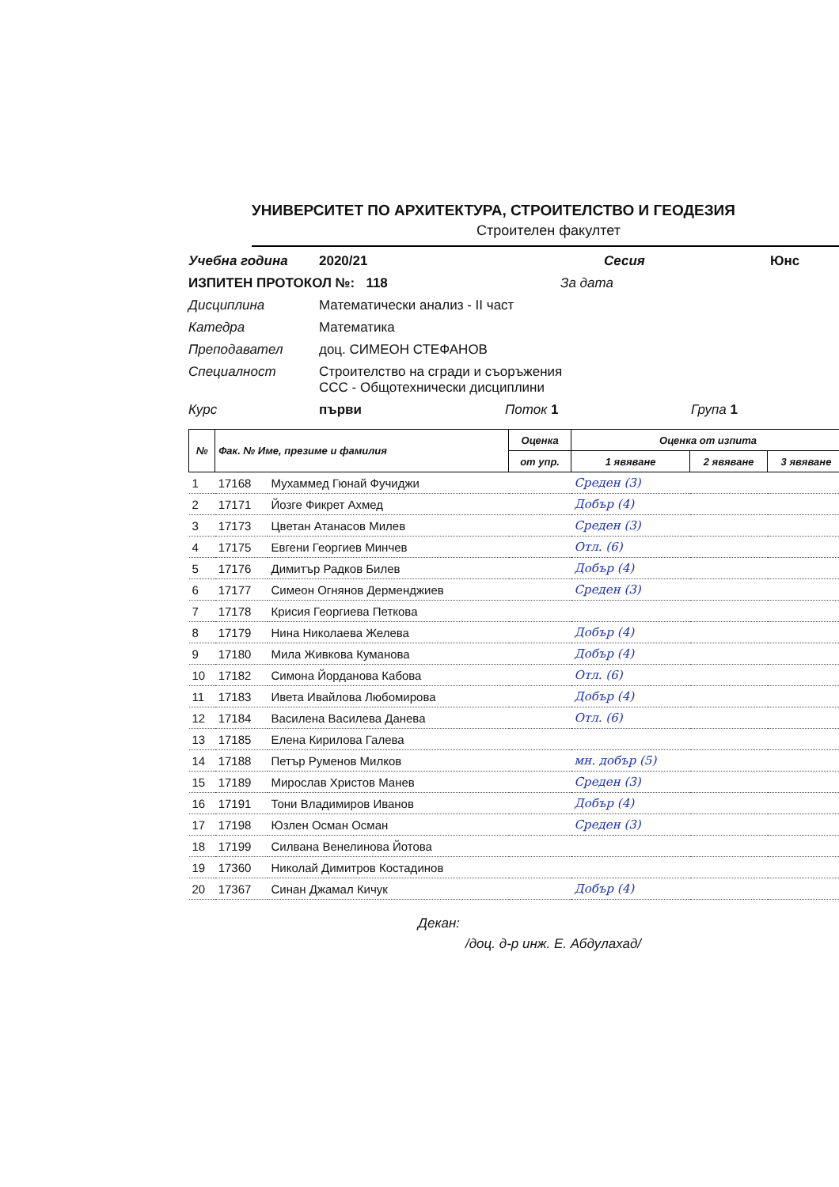УНИВЕРСИТЕТ ПО АРХИТЕКТУРА, СТРОИТЕЛСТВО И ГЕОДЕЗИЯ
Строителен факултет
Учебна година 2020/21 Сесия Юнс
ИЗПИТЕН ПРОТОКОЛ №: 118 За дата
Дисциплина Математически анализ - II част
Катедра Математика
Преподавател доц. СИМЕОН СТЕФАНОВ
Специалност Строителство на сгради и съоръжения
ССС - Общотехнически дисциплини
Курс първи Поток 1 Група 1
| № | Фак. № Име, презиме и фамилия | | Оценка | Оценка от изпита | | |
| --- | --- | --- | --- | --- | --- | --- |
| | | | от упр. | 1 явяване | 2 явяване | 3 явяване |
| 1 | 17168 | Мухаммед Гюнай Фучиджи | | Среден (3) | | |
| 2 | 17171 | Йозге Фикрет Ахмед | | Добър (4) | | |
| 3 | 17173 | Цветан Атанасов Милев | | Среден (3) | | |
| 4 | 17175 | Евгени Георгиев Минчев | | Отл. (6) | | |
| 5 | 17176 | Димитър Радков Билев | | Добър (4) | | |
| 6 | 17177 | Симеон Огнянов Дерменджиев | | Среден (3) | | |
| 7 | 17178 | Крисия Георгиева Петкова | | | | |
| 8 | 17179 | Нина Николаева Желева | | Добър (4) | | |
| 9 | 17180 | Мила Живкова Куманова | | Добър (4) | | |
| 10 | 17182 | Симона Йорданова Кабова | | Отл. (6) | | |
| 11 | 17183 | Ивета Ивайлова Любомирова | | Добър (4) | | |
| 12 | 17184 | Василена Василева Данева | | Отл. (6) | | |
| 13 | 17185 | Елена Кирилова Галева | | | | |
| 14 | 17188 | Петър Руменов Милков | | мн. добър (5) | | |
| 15 | 17189 | Мирослав Христов Манев | | Среден (3) | | |
| 16 | 17191 | Тони Владимиров Иванов | | Добър (4) | | |
| 17 | 17198 | Юзлен Осман Осман | | Среден (3) | | |
| 18 | 17199 | Силвана Венелинова Йотова | | | | |
| 19 | 17360 | Николай Димитров Костадинов | | | | |
| 20 | 17367 | Синан Джамал Кичук | | Добър (4) | | |
Декан:
/доц. д-р инж. Е. Абдулахад/